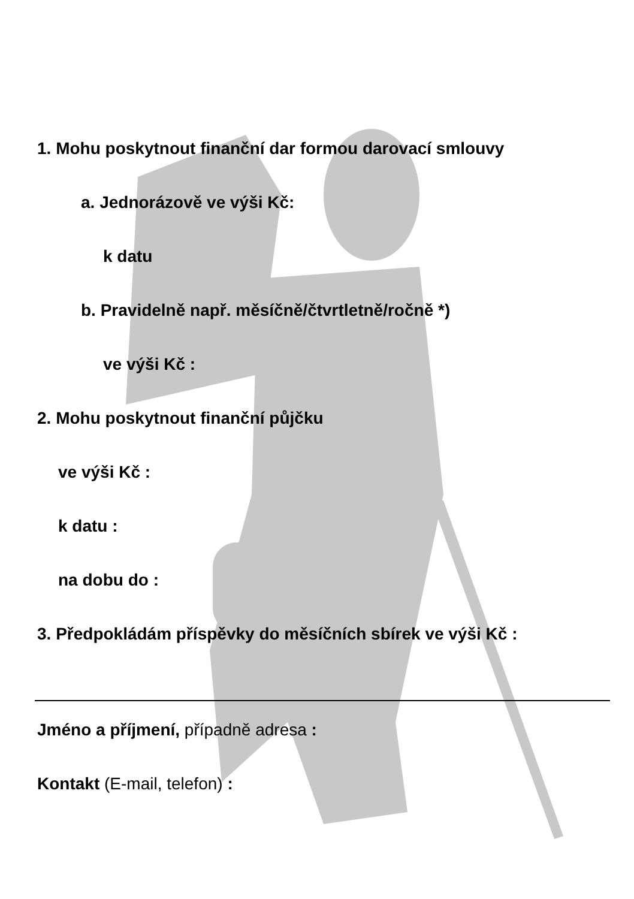1. Mohu poskytnout finanční dar formou darovací smlouvy
a. Jednorázově ve výši Kč:
k datu
b. Pravidelně např. měsíčně/čtvrtletně/ročně *)
ve výši Kč :
2. Mohu poskytnout finanční půjčku
ve výši Kč :
k datu :
na dobu do :
3. Předpokládám příspěvky do měsíčních sbírek ve výši Kč :
Jméno a příjmení, případně adresa :
Kontakt (E-mail, telefon) :